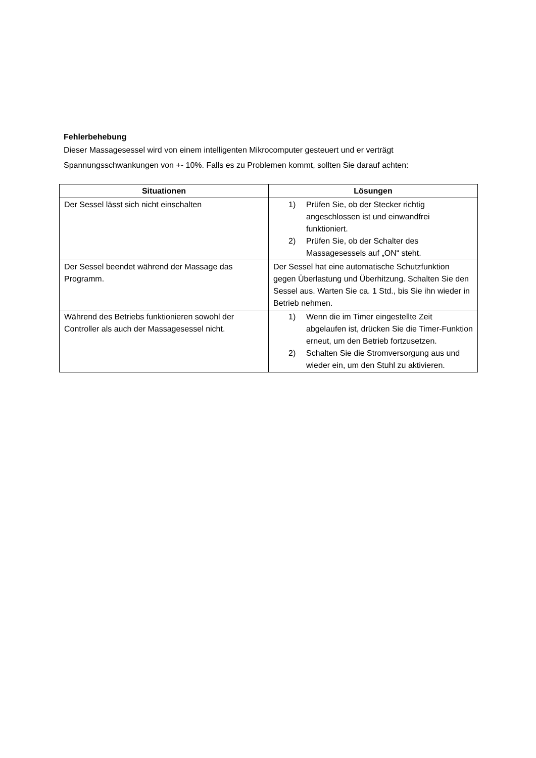Fehlerbehebung
Dieser Massagesessel wird von einem intelligenten Mikrocomputer gesteuert und er verträgt Spannungsschwankungen von +- 10%. Falls es zu Problemen kommt, sollten Sie darauf achten:
| Situationen | Lösungen |
| --- | --- |
| Der Sessel lässt sich nicht einschalten | 1) Prüfen Sie, ob der Stecker richtig angeschlossen ist und einwandfrei funktioniert. 2) Prüfen Sie, ob der Schalter des Massagesessels auf „ON“ steht. |
| Der Sessel beendet während der Massage das Programm. | Der Sessel hat eine automatische Schutzfunktion gegen Überlastung und Überhitzung. Schalten Sie den Sessel aus. Warten Sie ca. 1 Std., bis Sie ihn wieder in Betrieb nehmen. |
| Während des Betriebs funktionieren sowohl der Controller als auch der Massagesessel nicht. | 1) Wenn die im Timer eingestellte Zeit abgelaufen ist, drücken Sie die Timer-Funktion erneut, um den Betrieb fortzusetzen. 2) Schalten Sie die Stromversorgung aus und wieder ein, um den Stuhl zu aktivieren. |